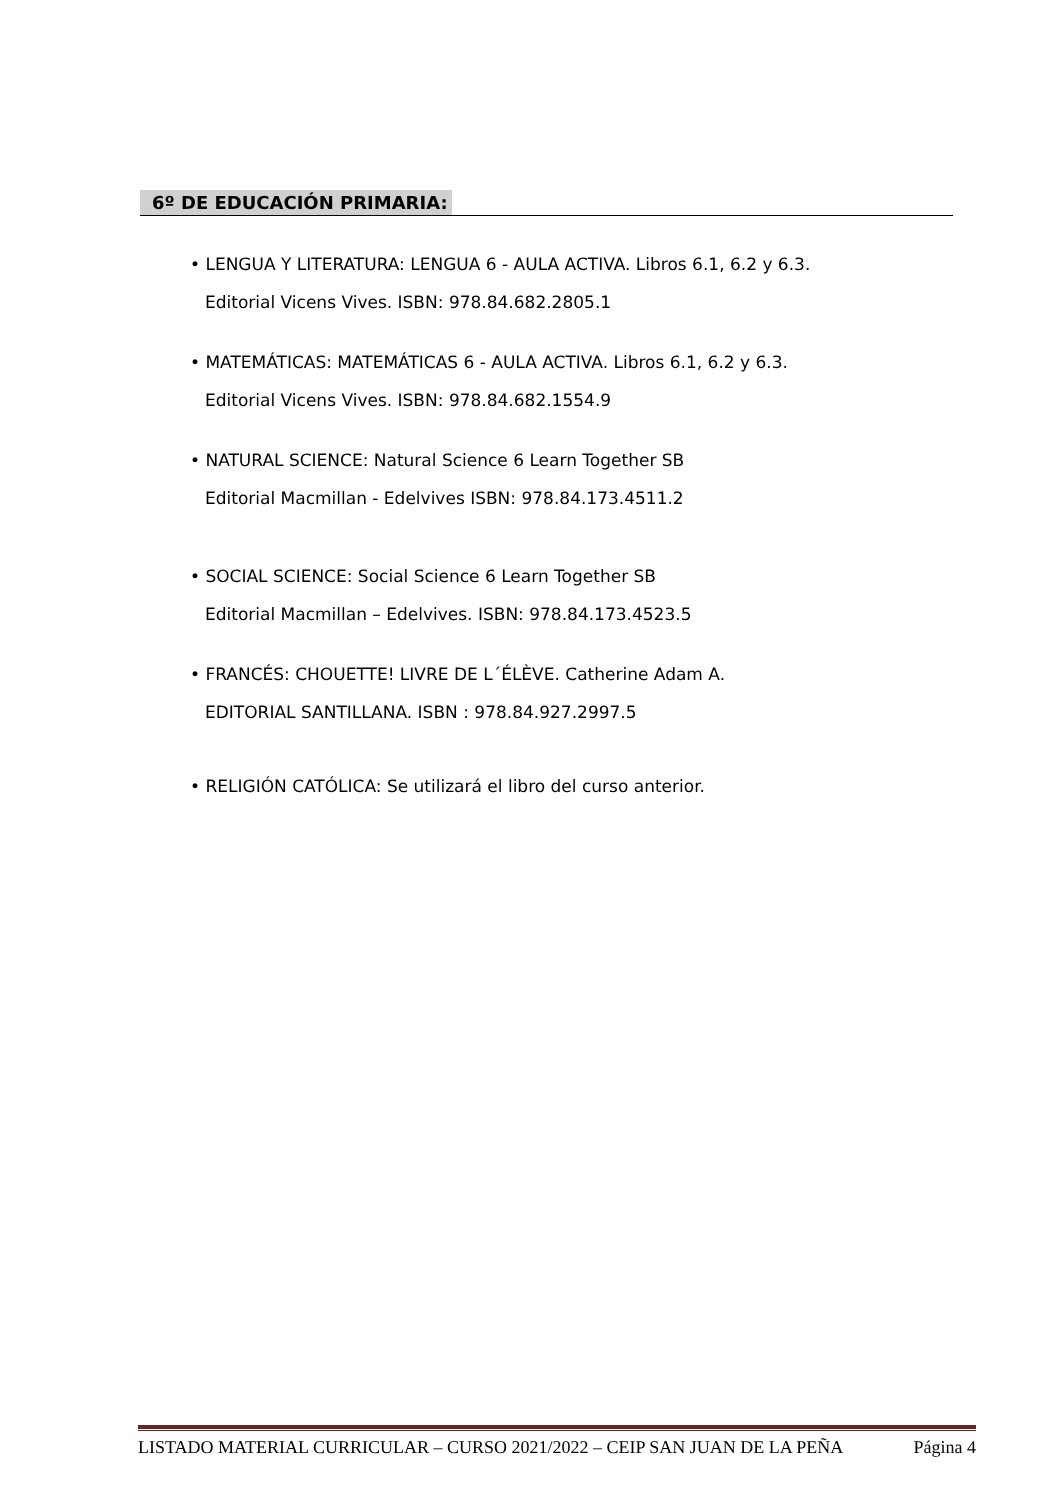6º DE EDUCACIÓN PRIMARIA:
• LENGUA Y LITERATURA: LENGUA 6 - AULA ACTIVA. Libros 6.1, 6.2 y 6.3.
Editorial Vicens Vives. ISBN: 978.84.682.2805.1
• MATEMÁTICAS: MATEMÁTICAS 6 - AULA ACTIVA. Libros 6.1, 6.2 y 6.3.
Editorial Vicens Vives. ISBN: 978.84.682.1554.9
• NATURAL SCIENCE: Natural Science 6 Learn Together SB
Editorial Macmillan - Edelvives ISBN: 978.84.173.4511.2
• SOCIAL SCIENCE: Social Science 6 Learn Together SB
Editorial Macmillan – Edelvives. ISBN: 978.84.173.4523.5
• FRANCÉS: CHOUETTE! LIVRE DE L´ÉLÈVE. Catherine Adam A.
EDITORIAL SANTILLANA. ISBN : 978.84.927.2997.5
• RELIGIÓN CATÓLICA: Se utilizará el libro del curso anterior.
LISTADO MATERIAL CURRICULAR – CURSO 2021/2022 – CEIP SAN JUAN DE LA PEÑA Página 4